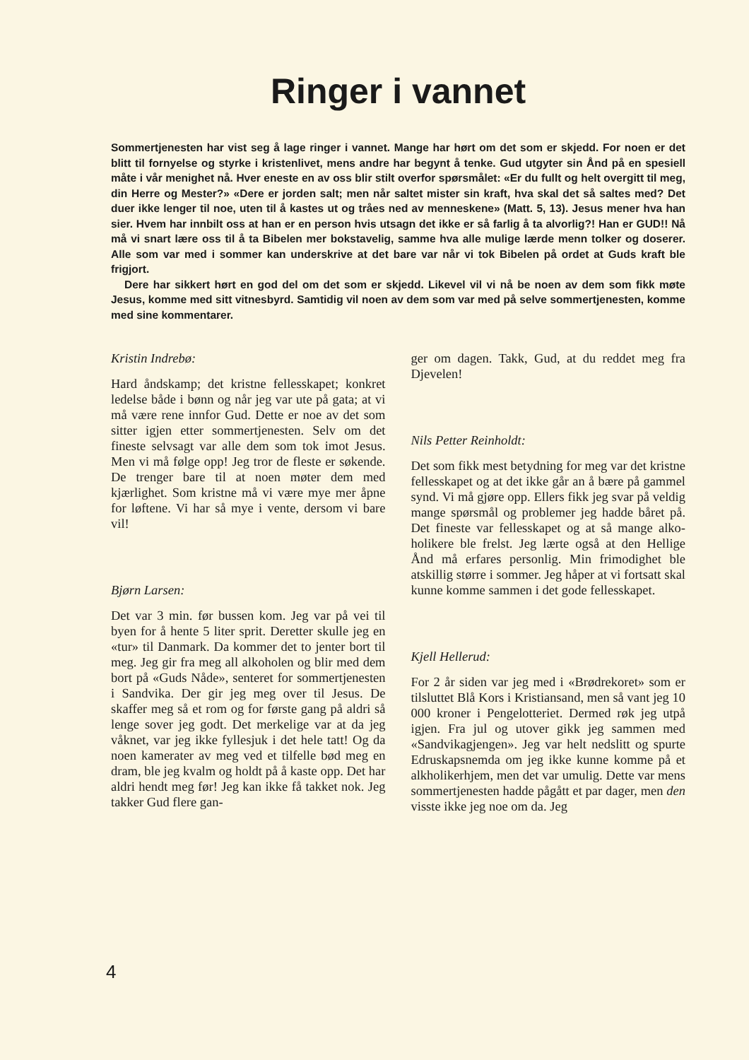Ringer i vannet
Sommertjenesten har vist seg å lage ringer i vannet. Mange har hørt om det som er skjedd. For noen er det blitt til fornyelse og styrke i kristenlivet, mens andre har begynt å tenke. Gud utgyter sin Ånd på en spesiell måte i vår menighet nå. Hver eneste en av oss blir stilt overfor spørsmålet: «Er du fullt og helt overgitt til meg, din Herre og Mester?» «Dere er jorden salt; men når saltet mister sin kraft, hva skal det så saltes med? Det duer ikke lenger til noe, uten til å kastes ut og tråes ned av menneskene» (Matt. 5, 13). Jesus mener hva han sier. Hvem har innbilt oss at han er en person hvis utsagn det ikke er så farlig å ta alvorlig?! Han er GUD!! Nå må vi snart lære oss til å ta Bibelen mer bokstavelig, samme hva alle mulige lærde menn tolker og doserer. Alle som var med i sommer kan underskrive at det bare var når vi tok Bibelen på ordet at Guds kraft ble frigjort.
Dere har sikkert hørt en god del om det som er skjedd. Likevel vil vi nå be noen av dem som fikk møte Jesus, komme med sitt vitnesbyrd. Samtidig vil noen av dem som var med på selve sommertjenesten, komme med sine kommentarer.
Kristin Indrebø:
Hard åndskamp; det kristne felles­skapet; konkret ledelse både i bønn og når jeg var ute på gata; at vi må være rene innfor Gud. Dette er noe av det som sitter igjen etter sommertje­nesten. Selv om det fineste selvsagt var alle dem som tok imot Jesus. Men vi må følge opp! Jeg tror de fleste er søkende. De trenger bare til at noen møter dem med kjærlighet. Som kristne må vi være mye mer åpne for løftene. Vi har så mye i vente, dersom vi bare vil!
Bjørn Larsen:
Det var 3 min. før bussen kom. Jeg var på vei til byen for å hente 5 liter sprit. Deretter skulle jeg en «tur» til Danmark. Da kommer det to jenter bort til meg. Jeg gir fra meg all alko­holen og blir med dem bort på «Guds Nåde», senteret for sommertjenesten i Sandvika. Der gir jeg meg over til Je­sus. De skaffer meg så et rom og for første gang på aldri så lenge sover jeg godt. Det merkelige var at da jeg våk­net, var jeg ikke fyllesjuk i det hele tatt! Og da noen kamerater av meg ved et tilfelle bød meg en dram, ble jeg kvalm og holdt på å kaste opp. Det har aldri hendt meg før! Jeg kan ikke få takket nok. Jeg takker Gud flere gan-
ger om dagen. Takk, Gud, at du reddet meg fra Djevelen!
Nils Petter Reinholdt:
Det som fikk mest betydning for meg var det kristne fellesskapet og at det ikke går an å bære på gammel synd. Vi må gjøre opp. Ellers fikk jeg svar på veldig mange spørsmål og proble­mer jeg hadde båret på. Det fineste var fellesskapet og at så mange alko­holikere ble frelst. Jeg lærte også at den Hellige Ånd må erfares personlig. Min frimodighet ble atskillig større i sommer. Jeg håper at vi fortsatt skal kunne komme sammen i det gode fel­lesskapet.
Kjell Hellerud:
For 2 år siden var jeg med i «Brødre­koret» som er tilsluttet Blå Kors i Kristiansand, men så vant jeg 10 000 kroner i Pengelotteriet. Dermed røk jeg utpå igjen. Fra jul og utover gikk jeg sammen med «Sandvikagjengen». Jeg var helt nedslitt og spurte Edru­skapsnemda om jeg ikke kunne komme på et alkholikerhjem, men det var umulig. Dette var mens sommertjene­sten hadde pågått et par dager, men den visste ikke jeg noe om da. Jeg
4